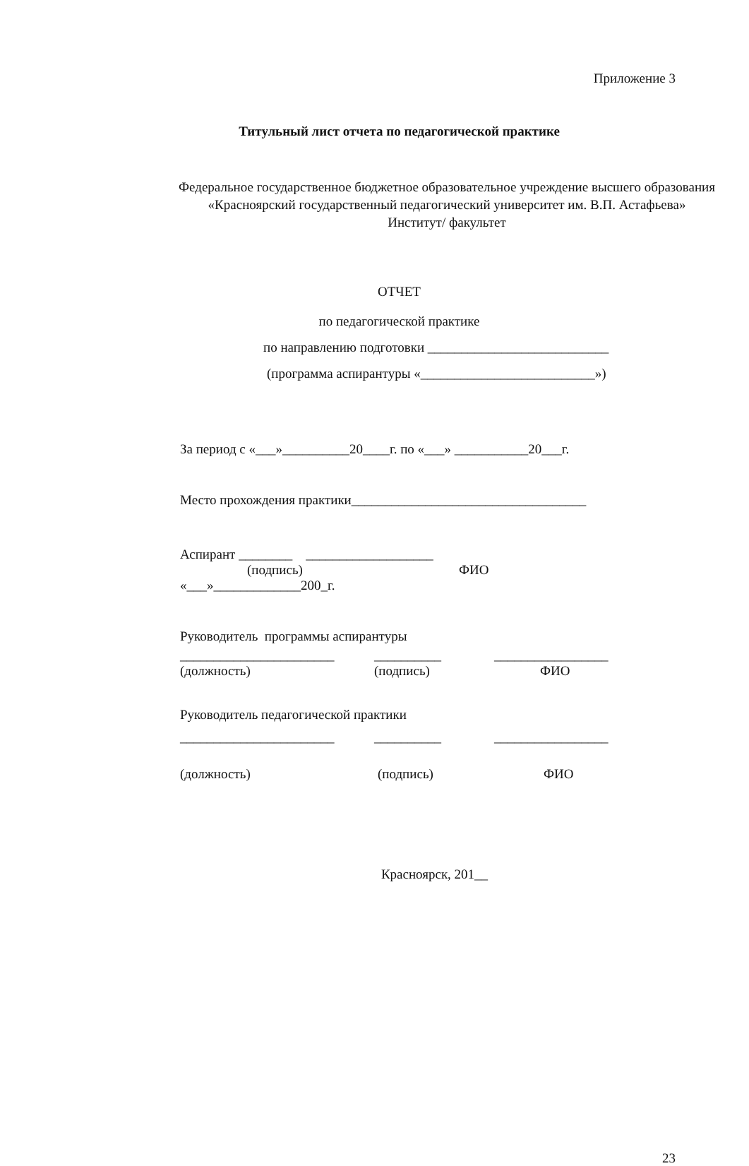Приложение 3
Титульный лист отчета по педагогической практике
Федеральное государственное бюджетное образовательное учреждение высшего образования
«Красноярский государственный педагогический университет им. В.П. Астафьева»
Институт/ факультет
ОТЧЕТ
по педагогической практике
по направлению подготовки ___________________________
(программа аспирантуры «__________________________»)
За период с «___»__________20____г. по «___» ___________20___г.
Место прохождения практики___________________________________
Аспирант ________ ___________________
(подпись) ФИО
«___»_____________200_г.
Руководитель программы аспирантуры
_______________________ __________ _________________
(должность) (подпись) ФИО
Руководитель педагогической практики
_______________________ __________ _________________
(должность) (подпись) ФИО
Красноярск, 201__
23